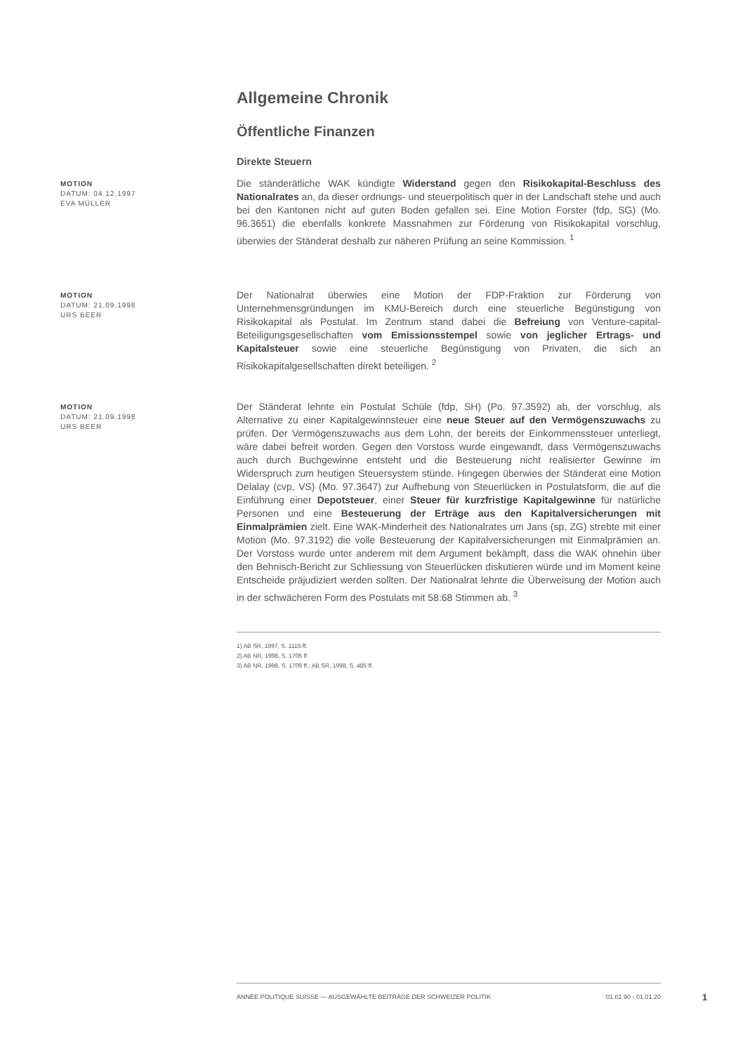Allgemeine Chronik
Öffentliche Finanzen
Direkte Steuern
MOTION
DATUM: 04.12.1997
EVA MÜLLER
Die ständerätliche WAK kündigte Widerstand gegen den Risikokapital-Beschluss des Nationalrates an, da dieser ordnungs- und steuerpolitisch quer in der Landschaft stehe und auch bei den Kantonen nicht auf guten Boden gefallen sei. Eine Motion Forster (fdp, SG) (Mo. 96.3651) die ebenfalls konkrete Massnahmen zur Förderung von Risikokapital vorschlug, überwies der Ständerat deshalb zur näheren Prüfung an seine Kommission. <sup>1</sup>
MOTION
DATUM: 21.09.1998
URS BEER
Der Nationalrat überwies eine Motion der FDP-Fraktion zur Förderung von Unternehmensgründungen im KMU-Bereich durch eine steuerliche Begünstigung von Risikokapital als Postulat. Im Zentrum stand dabei die Befreiung von Venture-capital-Beteiligungsgesellschaften vom Emissionsstempel sowie von jeglicher Ertrags- und Kapitalsteuer sowie eine steuerliche Begünstigung von Privaten, die sich an Risikokapitalgesellschaften direkt beteiligen. <sup>2</sup>
MOTION
DATUM: 21.09.1998
URS BEER
Der Ständerat lehnte ein Postulat Schüle (fdp, SH) (Po. 97.3592) ab, der vorschlug, als Alternative zu einer Kapitalgewinnsteuer eine neue Steuer auf den Vermögenszuwachs zu prüfen. Der Vermögenszuwachs aus dem Lohn, der bereits der Einkommenssteuer unterliegt, wäre dabei befreit worden. Gegen den Vorstoss wurde eingewandt, dass Vermögenszuwachs auch durch Buchgewinne entsteht und die Besteuerung nicht realisierter Gewinne im Widerspruch zum heutigen Steuersystem stünde. Hingegen überwies der Ständerat eine Motion Delalay (cvp, VS) (Mo. 97.3647) zur Aufhebung von Steuerlücken in Postulatsform, die auf die Einführung einer Depotsteuer, einer Steuer für kurzfristige Kapitalgewinne für natürliche Personen und eine Besteuerung der Erträge aus den Kapitalversicherungen mit Einmalprämien zielt. Eine WAK-Minderheit des Nationalrates um Jans (sp, ZG) strebte mit einer Motion (Mo. 97.3192) die volle Besteuerung der Kapitalversicherungen mit Einmalprämien an. Der Vorstoss wurde unter anderem mit dem Argument bekämpft, dass die WAK ohnehin über den Behnisch-Bericht zur Schliessung von Steuerlücken diskutieren würde und im Moment keine Entscheide präjudiziert werden sollten. Der Nationalrat lehnte die Überweisung der Motion auch in der schwächeren Form des Postulats mit 58:68 Stimmen ab. <sup>3</sup>
1) AB SR, 1997, S. 1115 ff.
2) AB NR, 1998, S. 1706 ff.
3) AB NR, 1998, S. 1709 ff.; AB SR, 1998, S. 485 ff.
ANNÉE POLITIQUE SUISSE — AUSGEWÄHLTE BEITRÄGE DER SCHWEIZER POLITIK 01.01.90 - 01.01.20
1